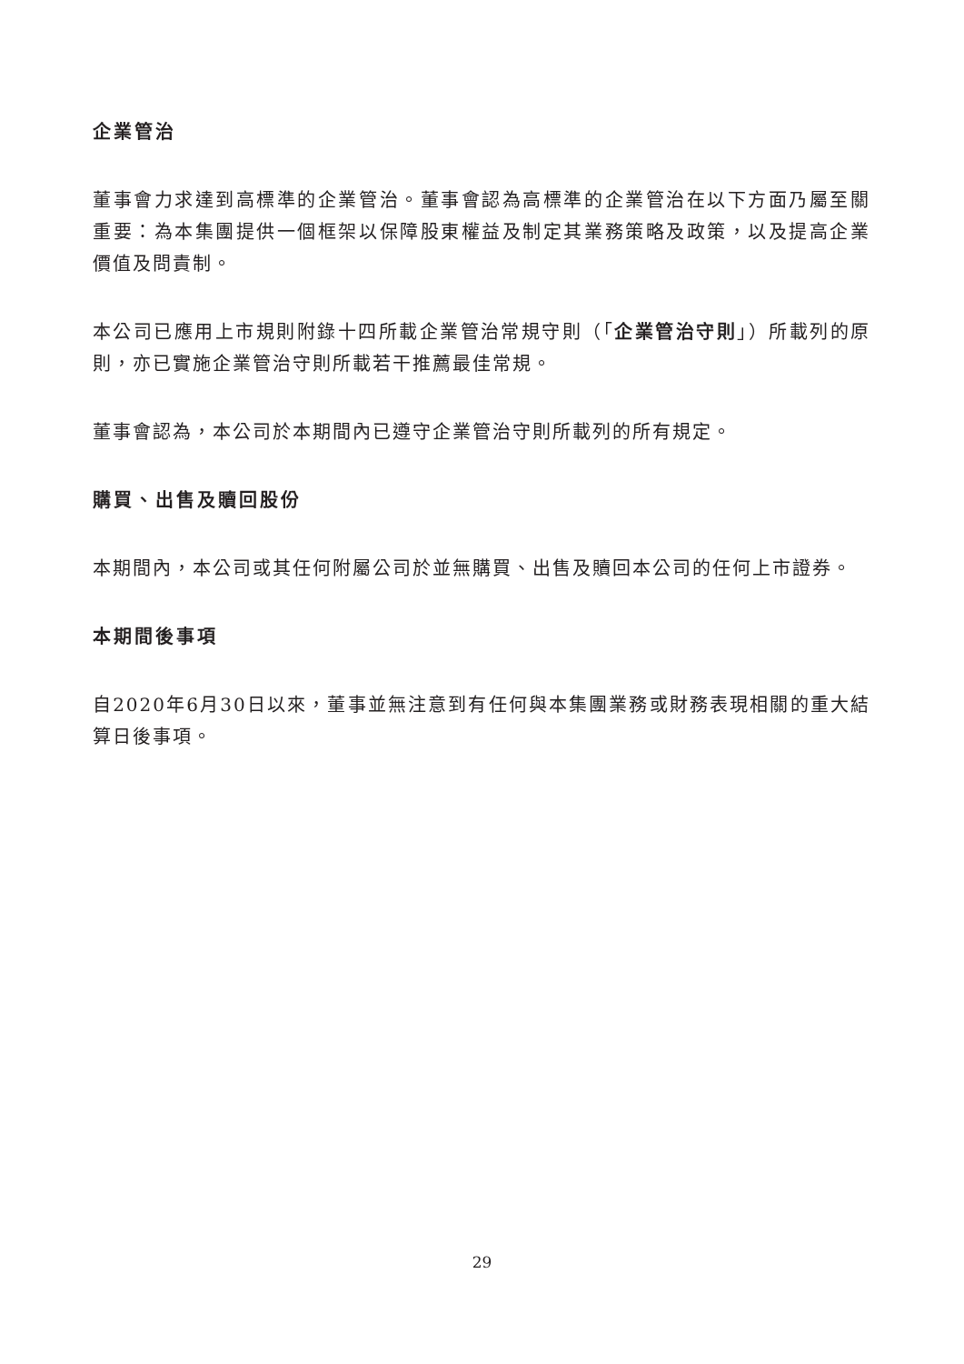企業管治
董事會力求達到高標準的企業管治。董事會認為高標準的企業管治在以下方面乃屬至關重要：為本集團提供一個框架以保障股東權益及制定其業務策略及政策，以及提高企業價值及問責制。
本公司已應用上市規則附錄十四所載企業管治常規守則（「企業管治守則」）所載列的原則，亦已實施企業管治守則所載若干推薦最佳常規。
董事會認為，本公司於本期間內已遵守企業管治守則所載列的所有規定。
購買、出售及贖回股份
本期間內，本公司或其任何附屬公司於並無購買、出售及贖回本公司的任何上市證券。
本期間後事項
自2020年6月30日以來，董事並無注意到有任何與本集團業務或財務表現相關的重大結算日後事項。
29